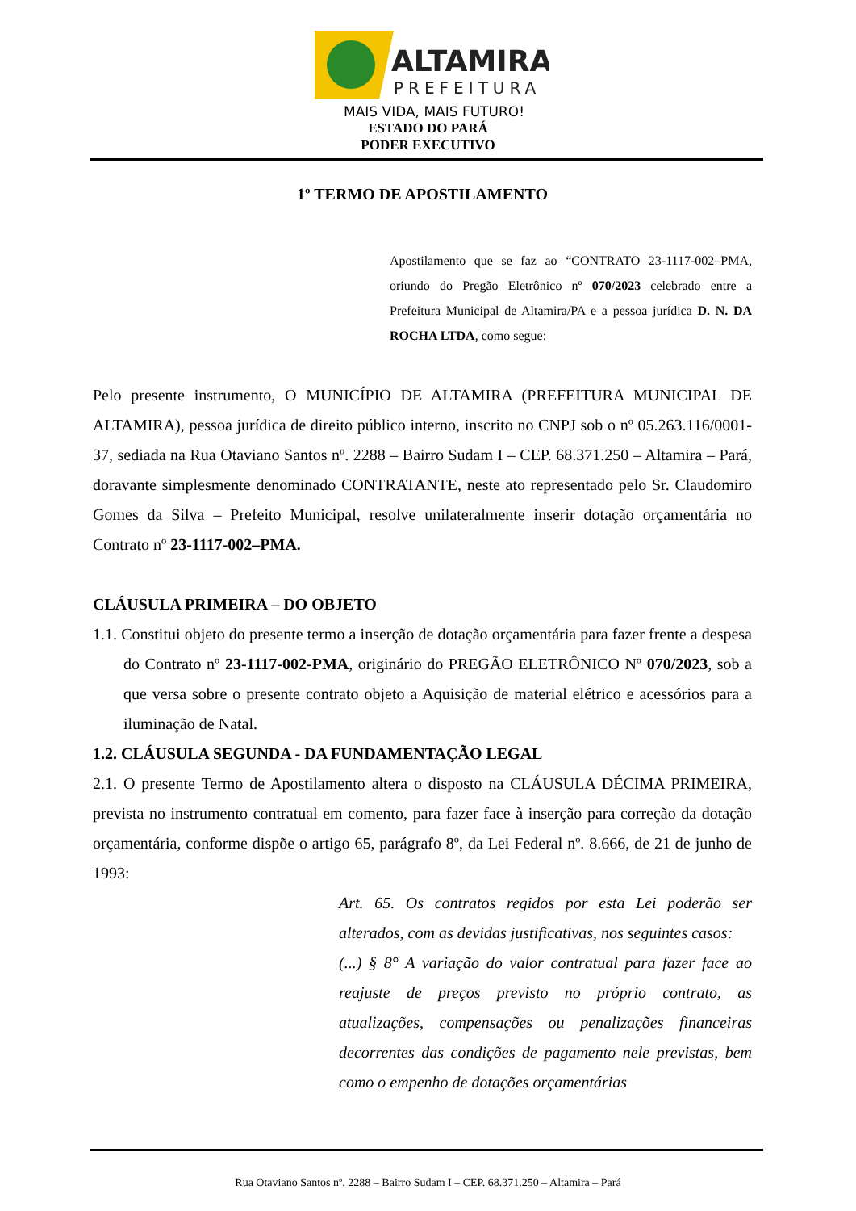ALTAMIRA
PREFEITURA
MAIS VIDA, MAIS FUTURO!
ESTADO DO PARÁ
PODER EXECUTIVO
1º TERMO DE APOSTILAMENTO
Apostilamento que se faz ao “CONTRATO 23-1117-002–PMA, oriundo do Pregão Eletrônico nº 070/2023 celebrado entre a Prefeitura Municipal de Altamira/PA e a pessoa jurídica D. N. DA ROCHA LTDA, como segue:
Pelo presente instrumento, O MUNICÍPIO DE ALTAMIRA (PREFEITURA MUNICIPAL DE ALTAMIRA), pessoa jurídica de direito público interno, inscrito no CNPJ sob o nº 05.263.116/0001-37, sediada na Rua Otaviano Santos nº. 2288 – Bairro Sudam I – CEP. 68.371.250 – Altamira – Pará, doravante simplesmente denominado CONTRATANTE, neste ato representado pelo Sr. Claudomiro Gomes da Silva – Prefeito Municipal, resolve unilateralmente inserir dotação orçamentária no Contrato nº 23-1117-002–PMA.
CLÁUSULA PRIMEIRA – DO OBJETO
1.1. Constitui objeto do presente termo a inserção de dotação orçamentária para fazer frente a despesa do Contrato nº 23-1117-002-PMA, originário do PREGÃO ELETRÔNICO Nº 070/2023, sob a que versa sobre o presente contrato objeto a Aquisição de material elétrico e acessórios para a iluminação de Natal.
1.2. CLÁUSULA SEGUNDA - DA FUNDAMENTAÇÃO LEGAL
2.1. O presente Termo de Apostilamento altera o disposto na CLÁUSULA DÉCIMA PRIMEIRA, prevista no instrumento contratual em comento, para fazer face à inserção para correção da dotação orçamentária, conforme dispõe o artigo 65, parágrafo 8º, da Lei Federal nº. 8.666, de 21 de junho de 1993:
Art. 65. Os contratos regidos por esta Lei poderão ser alterados, com as devidas justificativas, nos seguintes casos:
(...) § 8° A variação do valor contratual para fazer face ao reajuste de preços previsto no próprio contrato, as atualizações, compensações ou penalizações financeiras decorrentes das condições de pagamento nele previstas, bem como o empenho de dotações orçamentárias
Rua Otaviano Santos nº. 2288 – Bairro Sudam I – CEP. 68.371.250 – Altamira – Pará